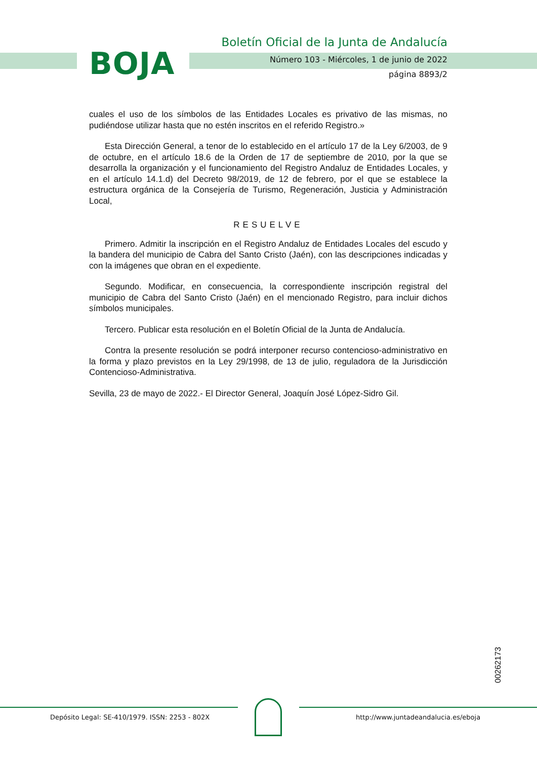BOJA
Boletín Oficial de la Junta de Andalucía
Número 103 - Miércoles, 1 de junio de 2022
página 8893/2
cuales el uso de los símbolos de las Entidades Locales es privativo de las mismas, no pudiéndose utilizar hasta que no estén inscritos en el referido Registro.»
Esta Dirección General, a tenor de lo establecido en el artículo 17 de la Ley 6/2003, de 9 de octubre, en el artículo 18.6 de la Orden de 17 de septiembre de 2010, por la que se desarrolla la organización y el funcionamiento del Registro Andaluz de Entidades Locales, y en el artículo 14.1.d) del Decreto 98/2019, de 12 de febrero, por el que se establece la estructura orgánica de la Consejería de Turismo, Regeneración, Justicia y Administración Local,
RESUELVE
Primero. Admitir la inscripción en el Registro Andaluz de Entidades Locales del escudo y la bandera del municipio de Cabra del Santo Cristo (Jaén), con las descripciones indicadas y con la imágenes que obran en el expediente.
Segundo. Modificar, en consecuencia, la correspondiente inscripción registral del municipio de Cabra del Santo Cristo (Jaén) en el mencionado Registro, para incluir dichos símbolos municipales.
Tercero. Publicar esta resolución en el Boletín Oficial de la Junta de Andalucía.
Contra la presente resolución se podrá interponer recurso contencioso-administrativo en la forma y plazo previstos en la Ley 29/1998, de 13 de julio, reguladora de la Jurisdicción Contencioso-Administrativa.
Sevilla, 23 de mayo de 2022.- El Director General, Joaquín José López-Sidro Gil.
00262173
Depósito Legal: SE-410/1979. ISSN: 2253 - 802X http://www.juntadeandalucia.es/eboja